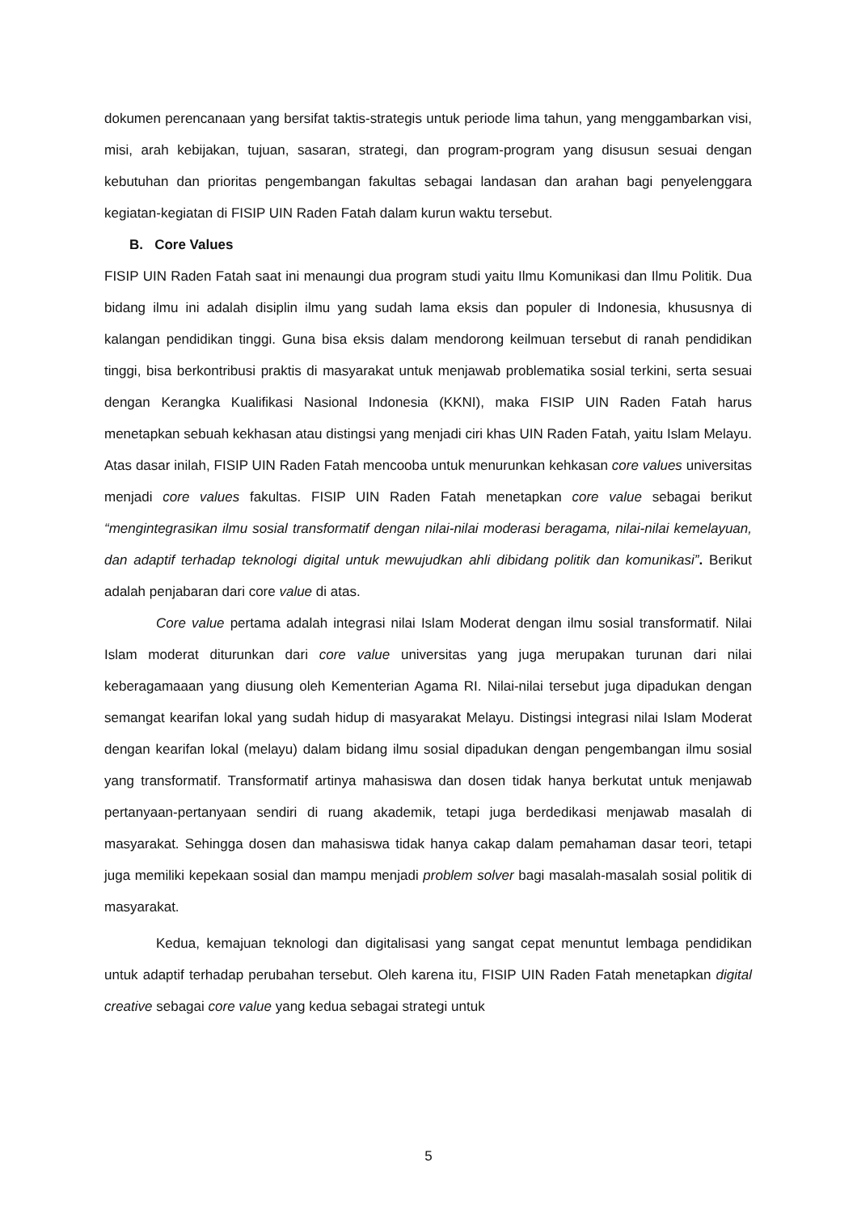dokumen perencanaan yang bersifat taktis-strategis untuk periode lima tahun, yang menggambarkan visi, misi, arah kebijakan, tujuan, sasaran, strategi, dan program-program yang disusun sesuai dengan kebutuhan dan prioritas pengembangan fakultas sebagai landasan dan arahan bagi penyelenggara kegiatan-kegiatan di FISIP UIN Raden Fatah dalam kurun waktu tersebut.
B. Core Values
FISIP UIN Raden Fatah saat ini menaungi dua program studi yaitu Ilmu Komunikasi dan Ilmu Politik. Dua bidang ilmu ini adalah disiplin ilmu yang sudah lama eksis dan populer di Indonesia, khususnya di kalangan pendidikan tinggi. Guna bisa eksis dalam mendorong keilmuan tersebut di ranah pendidikan tinggi, bisa berkontribusi praktis di masyarakat untuk menjawab problematika sosial terkini, serta sesuai dengan Kerangka Kualifikasi Nasional Indonesia (KKNI), maka FISIP UIN Raden Fatah harus menetapkan sebuah kekhasan atau distingsi yang menjadi ciri khas UIN Raden Fatah, yaitu Islam Melayu. Atas dasar inilah, FISIP UIN Raden Fatah mencooba untuk menurunkan kehkasan core values universitas menjadi core values fakultas. FISIP UIN Raden Fatah menetapkan core value sebagai berikut “mengintegrasikan ilmu sosial transformatif dengan nilai-nilai moderasi beragama, nilai-nilai kemelayuan, dan adaptif terhadap teknologi digital untuk mewujudkan ahli dibidang politik dan komunikasi”. Berikut adalah penjabaran dari core value di atas.
Core value pertama adalah integrasi nilai Islam Moderat dengan ilmu sosial transformatif. Nilai Islam moderat diturunkan dari core value universitas yang juga merupakan turunan dari nilai keberagamaaan yang diusung oleh Kementerian Agama RI. Nilai-nilai tersebut juga dipadukan dengan semangat kearifan lokal yang sudah hidup di masyarakat Melayu. Distingsi integrasi nilai Islam Moderat dengan kearifan lokal (melayu) dalam bidang ilmu sosial dipadukan dengan pengembangan ilmu sosial yang transformatif. Transformatif artinya mahasiswa dan dosen tidak hanya berkutat untuk menjawab pertanyaan-pertanyaan sendiri di ruang akademik, tetapi juga berdedikasi menjawab masalah di masyarakat. Sehingga dosen dan mahasiswa tidak hanya cakap dalam pemahaman dasar teori, tetapi juga memiliki kepekaan sosial dan mampu menjadi problem solver bagi masalah-masalah sosial politik di masyarakat.
Kedua, kemajuan teknologi dan digitalisasi yang sangat cepat menuntut lembaga pendidikan untuk adaptif terhadap perubahan tersebut. Oleh karena itu, FISIP UIN Raden Fatah menetapkan digital creative sebagai core value yang kedua sebagai strategi untuk
5